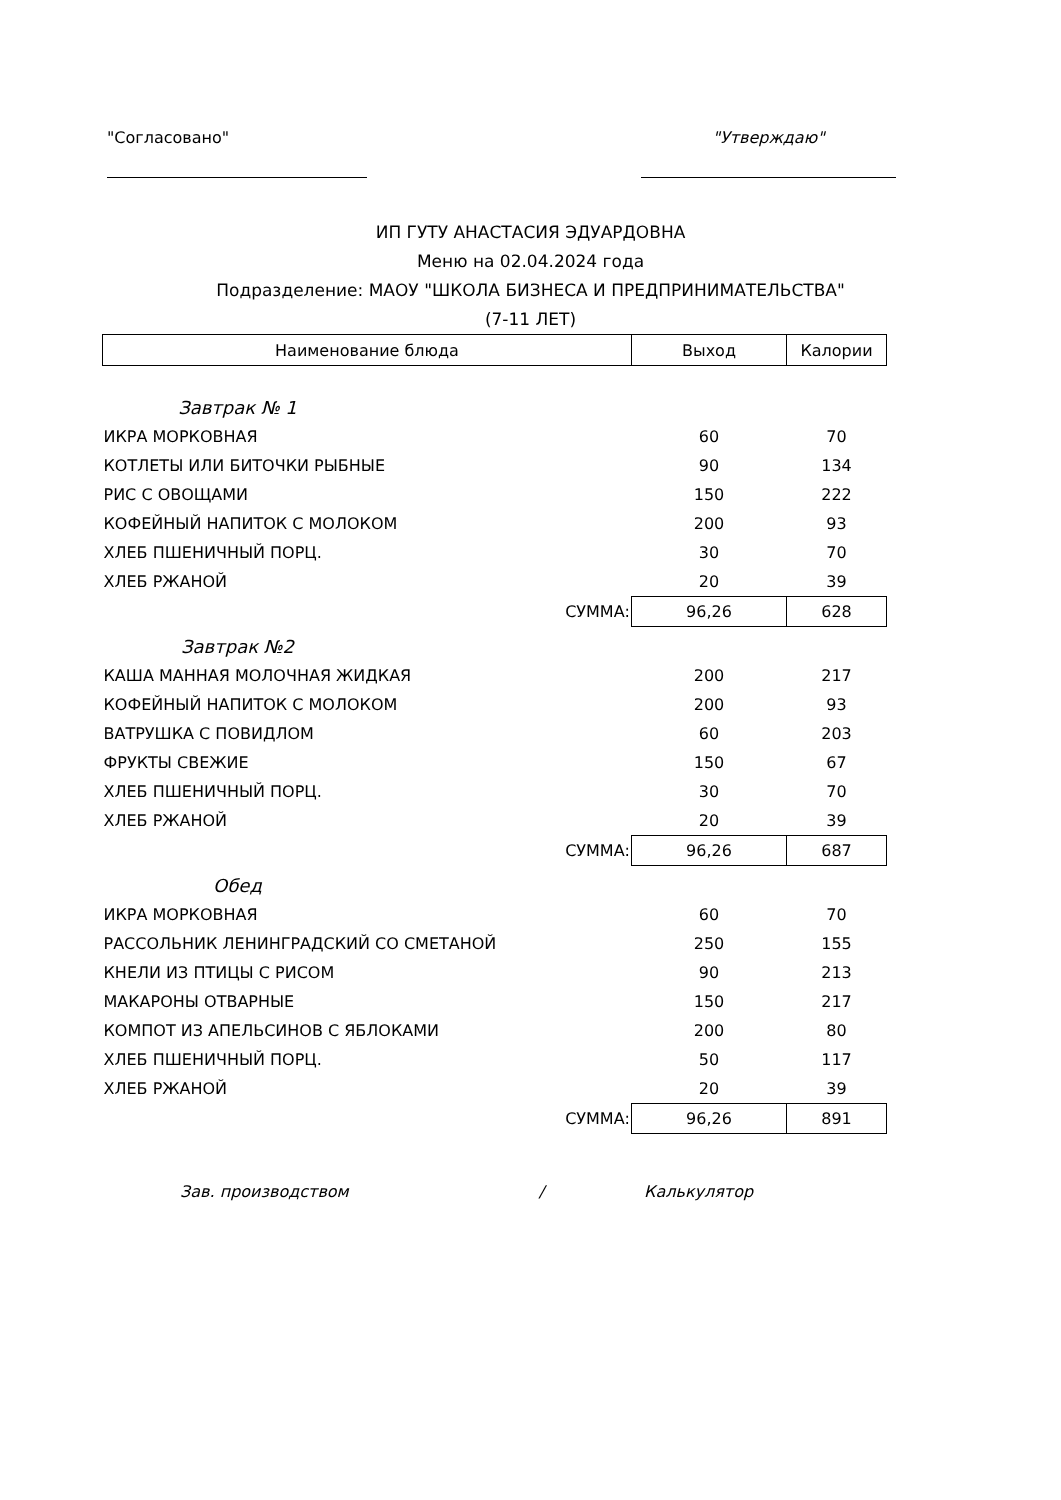"Согласовано" "Утверждаю"
ИП ГУТУ АНАСТАСИЯ ЭДУАРДОВНА
Меню на 02.04.2024 года
Подразделение: МАОУ "ШКОЛА БИЗНЕСА И ПРЕДПРИНИМАТЕЛЬСТВА"
(7-11 ЛЕТ)
| Наименование блюда | Выход | Калории |
| --- | --- | --- |
| Завтрак № 1 | | |
| ИКРА МОРКОВНАЯ | 60 | 70 |
| КОТЛЕТЫ ИЛИ БИТОЧКИ РЫБНЫЕ | 90 | 134 |
| РИС С ОВОЩАМИ | 150 | 222 |
| КОФЕЙНЫЙ НАПИТОК С МОЛОКОМ | 200 | 93 |
| ХЛЕБ ПШЕНИЧНЫЙ ПОРЦ. | 30 | 70 |
| ХЛЕБ РЖАНОЙ | 20 | 39 |
| СУММА: | 96,26 | 628 |
| Завтрак №2 | | |
| КАША МАННАЯ МОЛОЧНАЯ ЖИДКАЯ | 200 | 217 |
| КОФЕЙНЫЙ НАПИТОК С МОЛОКОМ | 200 | 93 |
| ВАТРУШКА С ПОВИДЛОМ | 60 | 203 |
| ФРУКТЫ СВЕЖИЕ | 150 | 67 |
| ХЛЕБ ПШЕНИЧНЫЙ ПОРЦ. | 30 | 70 |
| ХЛЕБ РЖАНОЙ | 20 | 39 |
| СУММА: | 96,26 | 687 |
| Обед | | |
| ИКРА МОРКОВНАЯ | 60 | 70 |
| РАССОЛЬНИК ЛЕНИНГРАДСКИЙ СО СМЕТАНОЙ | 250 | 155 |
| КНЕЛИ ИЗ ПТИЦЫ С РИСОМ | 90 | 213 |
| МАКАРОНЫ ОТВАРНЫЕ | 150 | 217 |
| КОМПОТ ИЗ АПЕЛЬСИНОВ С ЯБЛОКАМИ | 200 | 80 |
| ХЛЕБ ПШЕНИЧНЫЙ ПОРЦ. | 50 | 117 |
| ХЛЕБ РЖАНОЙ | 20 | 39 |
| СУММА: | 96,26 | 891 |
Зав. производством / Калькулятор